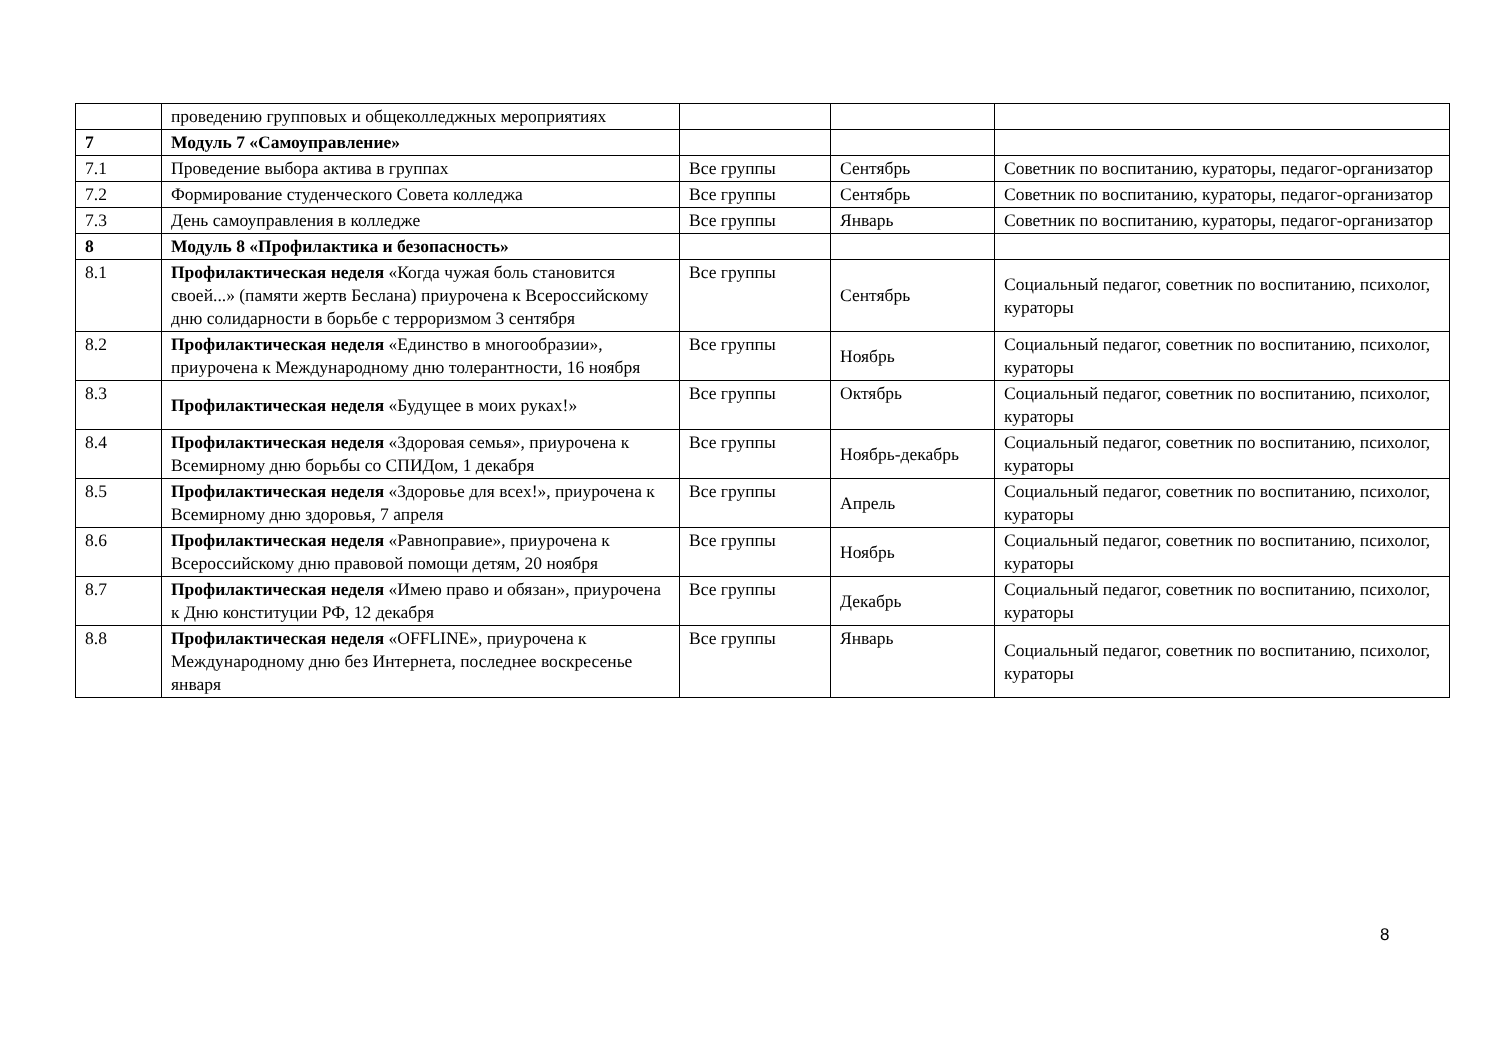| | проведению групповых и общеколледжных мероприятиях | | | |
| 7 | Модуль 7 «Самоуправление» | | | |
| 7.1 | Проведение выбора актива в группах | Все группы | Сентябрь | Советник по воспитанию, кураторы, педагог-организатор |
| 7.2 | Формирование студенческого Совета колледжа | Все группы | Сентябрь | Советник по воспитанию, кураторы, педагог-организатор |
| 7.3 | День самоуправления в колледже | Все группы | Январь | Советник по воспитанию, кураторы, педагог-организатор |
| 8 | Модуль 8 «Профилактика и безопасность» | | | |
| 8.1 | Профилактическая неделя «Когда чужая боль становится своей...» (памяти жертв Беслана) приурочена к Всероссийскому дню солидарности в борьбе с терроризмом 3 сентября | Все группы | Сентябрь | Социальный педагог, советник по воспитанию, психолог, кураторы |
| 8.2 | Профилактическая неделя «Единство в многообразии», приурочена к Международному дню толерантности, 16 ноября | Все группы | Ноябрь | Социальный педагог, советник по воспитанию, психолог, кураторы |
| 8.3 | Профилактическая неделя «Будущее в моих руках!» | Все группы | Октябрь | Социальный педагог, советник по воспитанию, психолог, кураторы |
| 8.4 | Профилактическая неделя «Здоровая семья», приурочена к Всемирному дню борьбы со СПИДом, 1 декабря | Все группы | Ноябрь-декабрь | Социальный педагог, советник по воспитанию, психолог, кураторы |
| 8.5 | Профилактическая неделя «Здоровье для всех!», приурочена к Всемирному дню здоровья, 7 апреля | Все группы | Апрель | Социальный педагог, советник по воспитанию, психолог, кураторы |
| 8.6 | Профилактическая неделя «Равноправие», приурочена к Всероссийскому дню правовой помощи детям, 20 ноября | Все группы | Ноябрь | Социальный педагог, советник по воспитанию, психолог, кураторы |
| 8.7 | Профилактическая неделя «Имею право и обязан», приурочена к Дню конституции РФ, 12 декабря | Все группы | Декабрь | Социальный педагог, советник по воспитанию, психолог, кураторы |
| 8.8 | Профилактическая неделя «OFFLINE», приурочена к Международному дню без Интернета, последнее воскресенье января | Все группы | Январь | Социальный педагог, советник по воспитанию, психолог, кураторы |
8